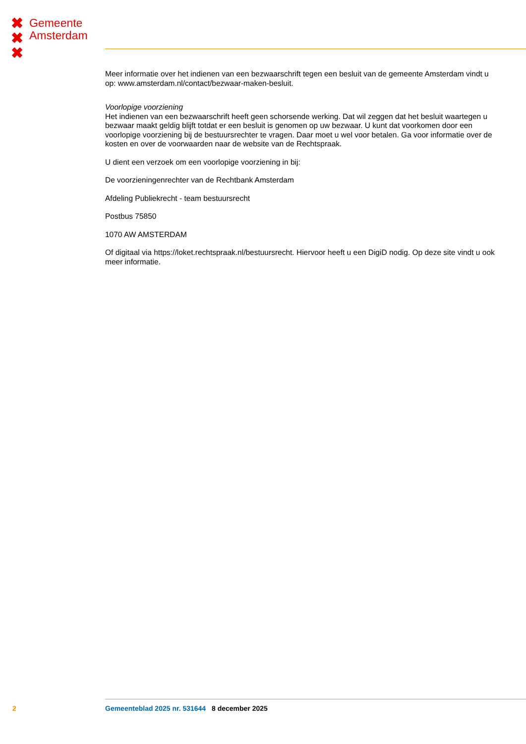✖
✖
✖
Gemeente
Amsterdam
Meer informatie over het indienen van een bezwaarschrift tegen een besluit van de gemeente Amsterdam vindt u op: www.amsterdam.nl/contact/bezwaar-maken-besluit.
Voorlopige voorziening
Het indienen van een bezwaarschrift heeft geen schorsende werking. Dat wil zeggen dat het besluit waartegen u bezwaar maakt geldig blijft totdat er een besluit is genomen op uw bezwaar. U kunt dat voorkomen door een voorlopige voorziening bij de bestuursrechter te vragen. Daar moet u wel voor betalen. Ga voor informatie over de kosten en over de voorwaarden naar de website van de Rechtspraak.
U dient een verzoek om een voorlopige voorziening in bij:
De voorzieningenrechter van de Rechtbank Amsterdam
Afdeling Publiekrecht - team bestuursrecht
Postbus 75850
1070 AW AMSTERDAM
Of digitaal via https://loket.rechtspraak.nl/bestuursrecht. Hiervoor heeft u een DigiD nodig. Op deze site vindt u ook meer informatie.
2 Gemeenteblad 2025 nr. 531644 8 december 2025